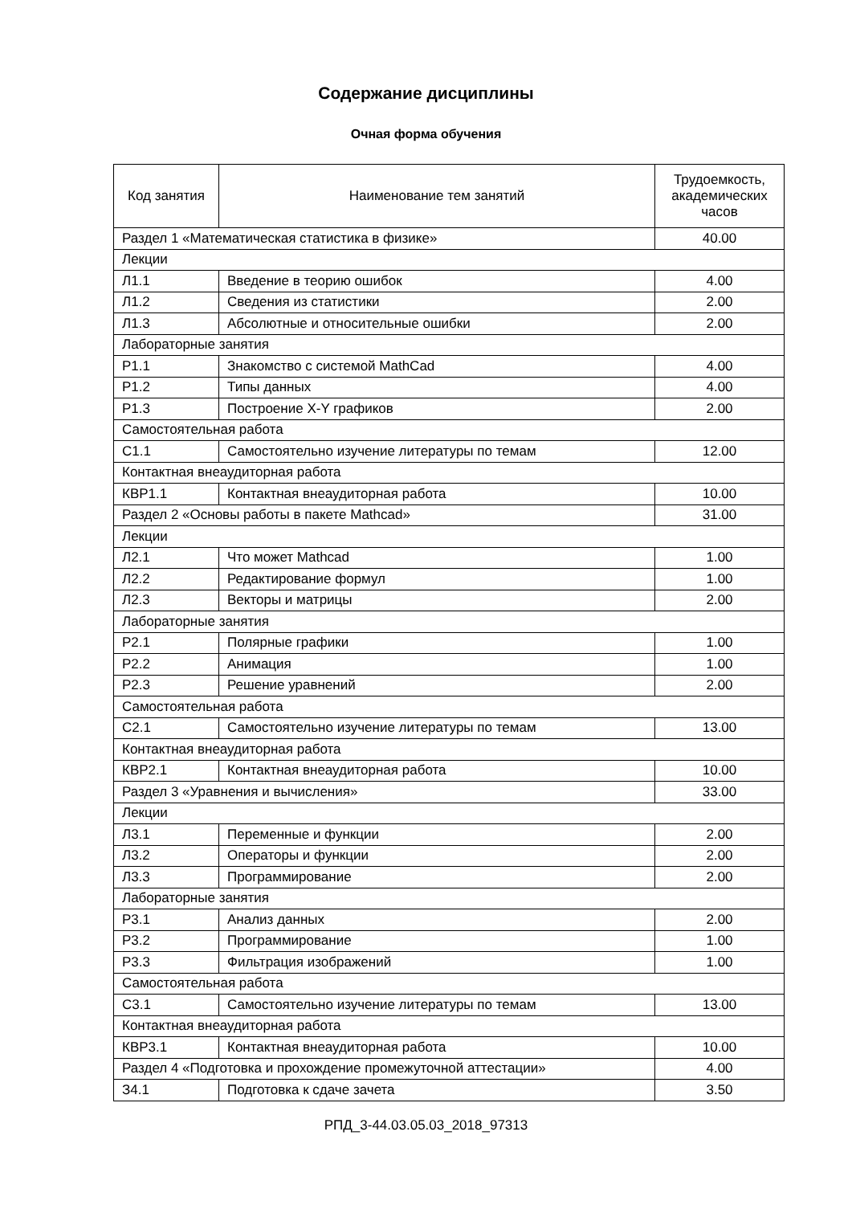Содержание дисциплины
Очная форма обучения
| Код занятия | Наименование тем занятий | Трудоемкость, академических часов |
| --- | --- | --- |
| Раздел 1 «Математическая статистика в физике» | | 40.00 |
| Лекции | | |
| Л1.1 | Введение в теорию ошибок | 4.00 |
| Л1.2 | Сведения из статистики | 2.00 |
| Л1.3 | Абсолютные и относительные ошибки | 2.00 |
| Лабораторные занятия | | |
| Р1.1 | Знакомство с системой MathCad | 4.00 |
| Р1.2 | Типы данных | 4.00 |
| Р1.3 | Построение X-Y графиков | 2.00 |
| Самостоятельная работа | | |
| С1.1 | Самостоятельно изучение литературы по темам | 12.00 |
| Контактная внеаудиторная работа | | |
| КВР1.1 | Контактная внеаудиторная работа | 10.00 |
| Раздел 2 «Основы работы в пакете Mathcad» | | 31.00 |
| Лекции | | |
| Л2.1 | Что может Mathcad | 1.00 |
| Л2.2 | Редактирование формул | 1.00 |
| Л2.3 | Векторы и матрицы | 2.00 |
| Лабораторные занятия | | |
| Р2.1 | Полярные графики | 1.00 |
| Р2.2 | Анимация | 1.00 |
| Р2.3 | Решение уравнений | 2.00 |
| Самостоятельная работа | | |
| С2.1 | Самостоятельно изучение литературы по темам | 13.00 |
| Контактная внеаудиторная работа | | |
| КВР2.1 | Контактная внеаудиторная работа | 10.00 |
| Раздел 3 «Уравнения и вычисления» | | 33.00 |
| Лекции | | |
| Л3.1 | Переменные и функции | 2.00 |
| Л3.2 | Операторы и функции | 2.00 |
| Л3.3 | Программирование | 2.00 |
| Лабораторные занятия | | |
| Р3.1 | Анализ данных | 2.00 |
| Р3.2 | Программирование | 1.00 |
| Р3.3 | Фильтрация изображений | 1.00 |
| Самостоятельная работа | | |
| С3.1 | Самостоятельно изучение литературы по темам | 13.00 |
| Контактная внеаудиторная работа | | |
| КВР3.1 | Контактная внеаудиторная работа | 10.00 |
| Раздел 4 «Подготовка и прохождение промежуточной аттестации» | | 4.00 |
| З4.1 | Подготовка к сдаче зачета | 3.50 |
РПД_3-44.03.05.03_2018_97313